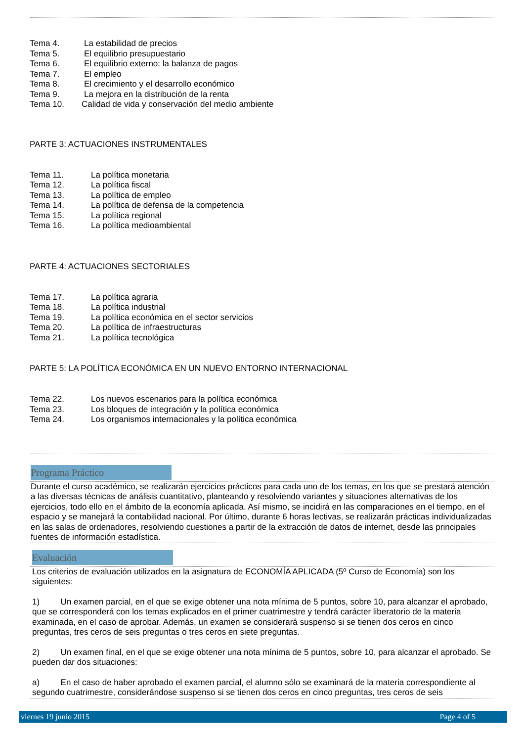Tema 4. La estabilidad de precios
Tema 5. El equilibrio presupuestario
Tema 6. El equilibrio externo: la balanza de pagos
Tema 7. El empleo
Tema 8. El crecimiento y el desarrollo económico
Tema 9. La mejora en la distribución de la renta
Tema 10. Calidad de vida y conservación del medio ambiente
PARTE 3: ACTUACIONES INSTRUMENTALES
Tema 11. La política monetaria
Tema 12. La política fiscal
Tema 13. La política de empleo
Tema 14. La política de defensa de la competencia
Tema 15. La política regional
Tema 16. La política medioambiental
PARTE 4: ACTUACIONES SECTORIALES
Tema 17. La política agraria
Tema 18. La política industrial
Tema 19. La política económica en el sector servicios
Tema 20. La política de infraestructuras
Tema 21. La política tecnológica
PARTE 5: LA POLÍTICA ECONÓMICA EN UN NUEVO ENTORNO INTERNACIONAL
Tema 22. Los nuevos escenarios para la política económica
Tema 23. Los bloques de integración y la política económica
Tema 24. Los organismos internacionales y la política económica
Programa Práctico
Durante el curso académico, se realizarán ejercicios prácticos para cada uno de los temas, en los que se prestará atención a las diversas técnicas de análisis cuantitativo, planteando y resolviendo variantes y situaciones alternativas de los ejercicios, todo ello en el ámbito de la economía aplicada. Así mismo, se incidirá en las comparaciones en el tiempo, en el espacio y se manejará la contabilidad nacional. Por último, durante 6 horas lectivas, se realizarán prácticas individualizadas en las salas de ordenadores, resolviendo cuestiones a partir de la extracción de datos de internet, desde las principales fuentes de información estadística.
Evaluación
Los criterios de evaluación utilizados en la asignatura de ECONOMÍA APLICADA (5º Curso de Economía) son los siguientes:
1) Un examen parcial, en el que se exige obtener una nota mínima de 5 puntos, sobre 10, para alcanzar el aprobado, que se corresponderá con los temas explicados en el primer cuatrimestre y tendrá carácter liberatorio de la materia examinada, en el caso de aprobar. Además, un examen se considerará suspenso si se tienen dos ceros en cinco preguntas, tres ceros de seis preguntas o tres ceros en siete preguntas.
2) Un examen final, en el que se exige obtener una nota mínima de 5 puntos, sobre 10, para alcanzar el aprobado. Se pueden dar dos situaciones:
a) En el caso de haber aprobado el examen parcial, el alumno sólo se examinará de la materia correspondiente al segundo cuatrimestre, considerándose suspenso si se tienen dos ceros en cinco preguntas, tres ceros de seis
viernes 19 junio 2015 Page 4 of 5